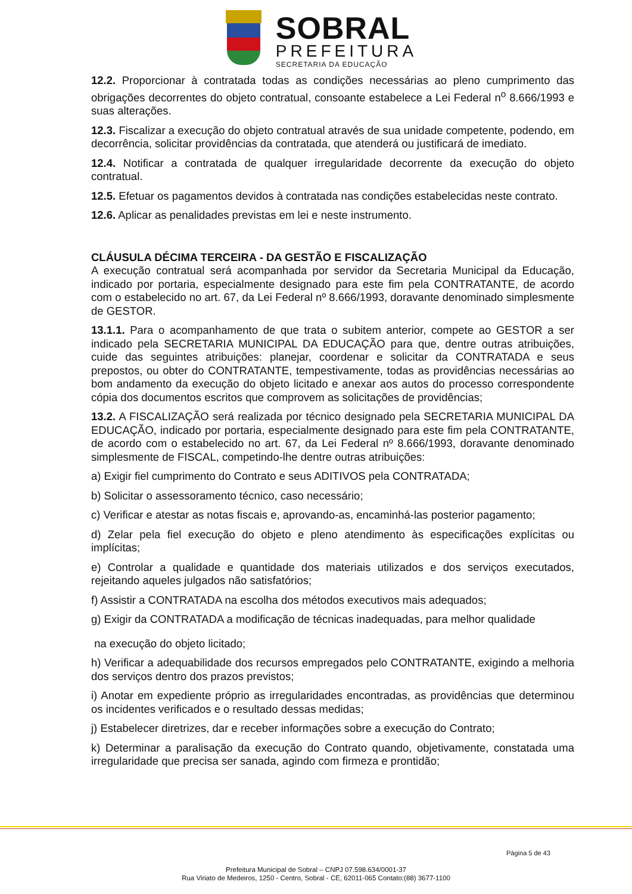SOBRAL
PREFEITURA
SECRETARIA DA EDUCAÇÃO
12.2. Proporcionar à contratada todas as condições necessárias ao pleno cumprimento das obrigações decorrentes do objeto contratual, consoante estabelece a Lei Federal n<sup>o</sup> 8.666/1993 e suas alterações.
12.3. Fiscalizar a execução do objeto contratual através de sua unidade competente, podendo, em decorrência, solicitar providências da contratada, que atenderá ou justificará de imediato.
12.4. Notificar a contratada de qualquer irregularidade decorrente da execução do objeto contratual.
12.5. Efetuar os pagamentos devidos à contratada nas condições estabelecidas neste contrato.
12.6. Aplicar as penalidades previstas em lei e neste instrumento.
CLÁUSULA DÉCIMA TERCEIRA - DA GESTÃO E FISCALIZAÇÃO
A execução contratual será acompanhada por servidor da Secretaria Municipal da Educação, indicado por portaria, especialmente designado para este fim pela CONTRATANTE, de acordo com o estabelecido no art. 67, da Lei Federal nº 8.666/1993, doravante denominado simplesmente de GESTOR.
13.1.1. Para o acompanhamento de que trata o subitem anterior, compete ao GESTOR a ser indicado pela SECRETARIA MUNICIPAL DA EDUCAÇÃO para que, dentre outras atribuições, cuide das seguintes atribuições: planejar, coordenar e solicitar da CONTRATADA e seus prepostos, ou obter do CONTRATANTE, tempestivamente, todas as providências necessárias ao bom andamento da execução do objeto licitado e anexar aos autos do processo correspondente cópia dos documentos escritos que comprovem as solicitações de providências;
13.2. A FISCALIZAÇÃO será realizada por técnico designado pela SECRETARIA MUNICIPAL DA EDUCAÇÃO, indicado por portaria, especialmente designado para este fim pela CONTRATANTE, de acordo com o estabelecido no art. 67, da Lei Federal nº 8.666/1993, doravante denominado simplesmente de FISCAL, competindo-lhe dentre outras atribuições:
a) Exigir fiel cumprimento do Contrato e seus ADITIVOS pela CONTRATADA;
b) Solicitar o assessoramento técnico, caso necessário;
c) Verificar e atestar as notas fiscais e, aprovando-as, encaminhá-las posterior pagamento;
d) Zelar pela fiel execução do objeto e pleno atendimento às especificações explícitas ou implícitas;
e) Controlar a qualidade e quantidade dos materiais utilizados e dos serviços executados, rejeitando aqueles julgados não satisfatórios;
f) Assistir a CONTRATADA na escolha dos métodos executivos mais adequados;
g) Exigir da CONTRATADA a modificação de técnicas inadequadas, para melhor qualidade
na execução do objeto licitado;
h) Verificar a adequabilidade dos recursos empregados pelo CONTRATANTE, exigindo a melhoria dos serviços dentro dos prazos previstos;
i) Anotar em expediente próprio as irregularidades encontradas, as providências que determinou os incidentes verificados e o resultado dessas medidas;
j) Estabelecer diretrizes, dar e receber informações sobre a execução do Contrato;
k) Determinar a paralisação da execução do Contrato quando, objetivamente, constatada uma irregularidade que precisa ser sanada, agindo com firmeza e prontidão;
Página 5 de 43
Prefeitura Municipal de Sobral – CNPJ 07.598.634/0001-37
Rua Viriato de Medeiros, 1250 - Centro, Sobral - CE, 62011-065 Contato:(88) 3677-1100